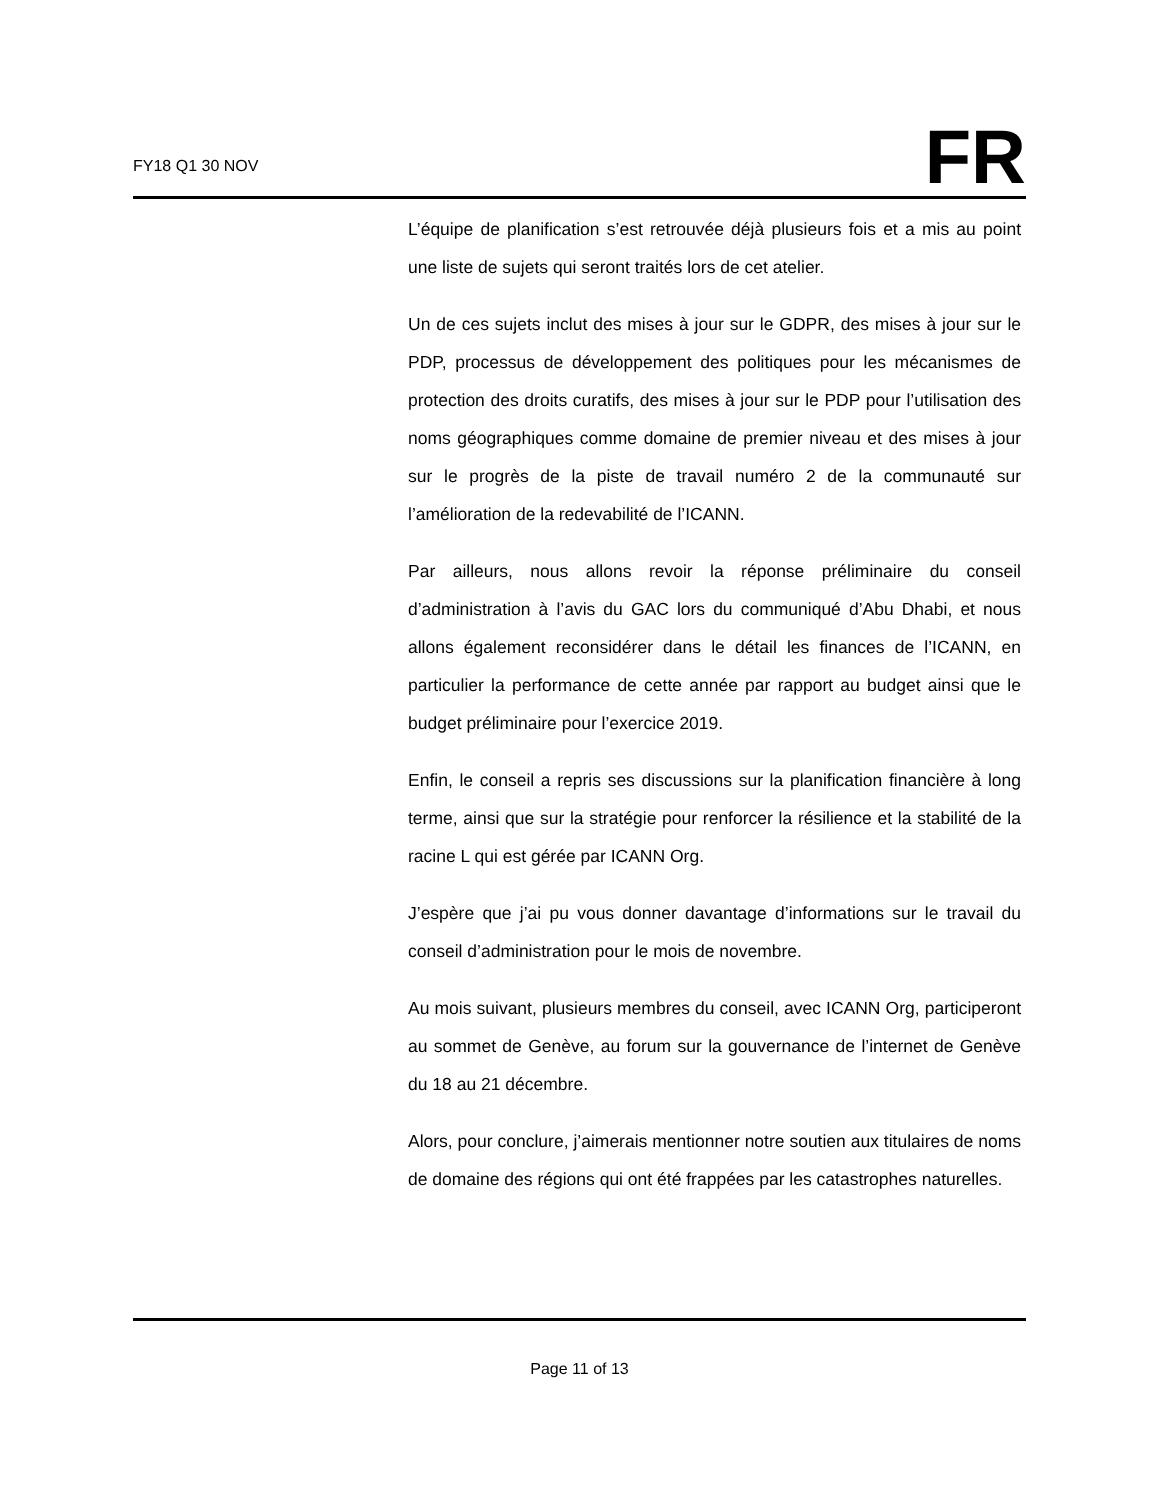FY18 Q1 30 NOV
FR
L’équipe de planification s’est retrouvée déjà plusieurs fois et a mis au point une liste de sujets qui seront traités lors de cet atelier.
Un de ces sujets inclut des mises à jour sur le GDPR, des mises à jour sur le PDP, processus de développement des politiques pour les mécanismes de protection des droits curatifs, des mises à jour sur le PDP pour l’utilisation des noms géographiques comme domaine de premier niveau et des mises à jour sur le progrès de la piste de travail numéro 2 de la communauté sur l’amélioration de la redevabilité de l’ICANN.
Par ailleurs, nous allons revoir la réponse préliminaire du conseil d’administration à l’avis du GAC lors du communiqué d’Abu Dhabi, et nous allons également reconsidérer dans le détail les finances de l’ICANN, en particulier la performance de cette année par rapport au budget ainsi que le budget préliminaire pour l’exercice 2019.
Enfin, le conseil a repris ses discussions sur la planification financière à long terme, ainsi que sur la stratégie pour renforcer la résilience et la stabilité de la racine L qui est gérée par ICANN Org.
J’espère que j’ai pu vous donner davantage d’informations sur le travail du conseil d’administration pour le mois de novembre.
Au mois suivant, plusieurs membres du conseil, avec ICANN Org, participeront au sommet de Genève, au forum sur la gouvernance de l’internet de Genève du 18 au 21 décembre.
Alors, pour conclure, j’aimerais mentionner notre soutien aux titulaires de noms de domaine des régions qui ont été frappées par les catastrophes naturelles.
Page 11 of 13